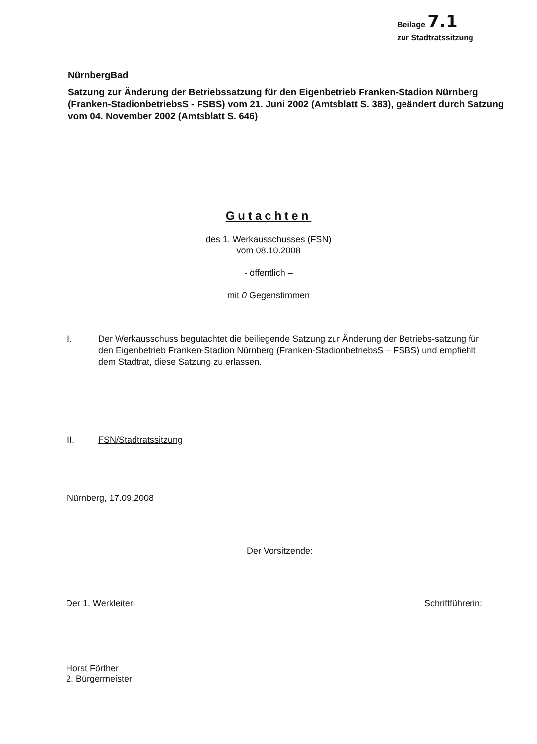Beilage 7.1
zur Stadtratssitzung
NürnbergBad
Satzung zur Änderung der Betriebssatzung für den Eigenbetrieb Franken-Stadion Nürnberg (Franken-StadionbetriebsS - FSBS) vom 21. Juni 2002 (Amtsblatt S. 383), geändert durch Satzung vom 04. November 2002 (Amtsblatt S. 646)
Gutachten
des 1. Werkausschusses (FSN)
vom 08.10.2008
- öffentlich –
mit 0 Gegenstimmen
I. Der Werkausschuss begutachtet die beiliegende Satzung zur Änderung der Betriebs-satzung für den Eigenbetrieb Franken-Stadion Nürnberg (Franken-StadionbetriebsS – FSBS) und empfiehlt dem Stadtrat, diese Satzung zu erlassen.
II. FSN/Stadtratssitzung
Nürnberg, 17.09.2008
Der Vorsitzende:
Der 1. Werkleiter:
Horst Förther
2. Bürgermeister
Schriftführerin: